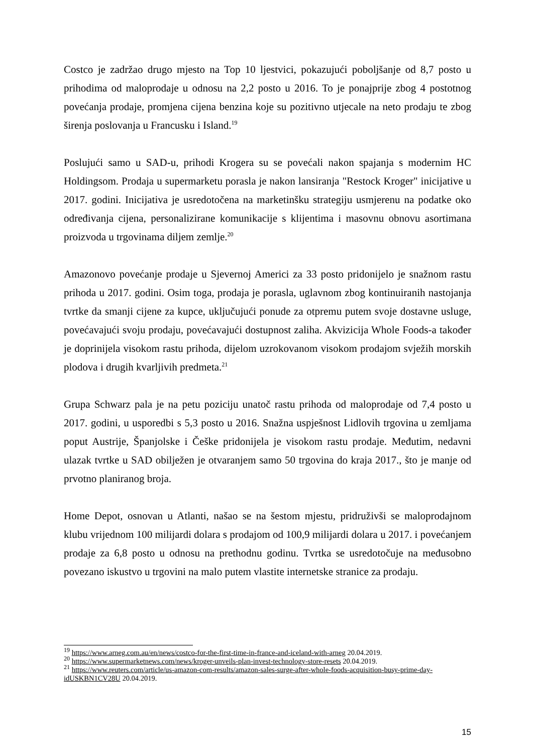Costco je zadržao drugo mjesto na Top 10 ljestvici, pokazujući poboljšanje od 8,7 posto u prihodima od maloprodaje u odnosu na 2,2 posto u 2016. To je ponajprije zbog 4 postotnog povećanja prodaje, promjena cijena benzina koje su pozitivno utjecale na neto prodaju te zbog širenja poslovanja u Francusku i Island.<sup>19</sup>
Poslujući samo u SAD-u, prihodi Krogera su se povećali nakon spajanja s modernim HC Holdingsom. Prodaja u supermarketu porasla je nakon lansiranja "Restock Kroger" inicijative u 2017. godini. Inicijativa je usredotočena na marketinšku strategiju usmjerenu na podatke oko određivanja cijena, personalizirane komunikacije s klijentima i masovnu obnovu asortimana proizvoda u trgovinama diljem zemlje.<sup>20</sup>
Amazonovo povećanje prodaje u Sjevernoj Americi za 33 posto pridonijelo je snažnom rastu prihoda u 2017. godini. Osim toga, prodaja je porasla, uglavnom zbog kontinuiranih nastojanja tvrtke da smanji cijene za kupce, uključujući ponude za otpremu putem svoje dostavne usluge, povećavajući svoju prodaju, povećavajući dostupnost zaliha. Akvizicija Whole Foods-a također je doprinijela visokom rastu prihoda, dijelom uzrokovanom visokom prodajom svježih morskih plodova i drugih kvarljivih predmeta.<sup>21</sup>
Grupa Schwarz pala je na petu poziciju unatoč rastu prihoda od maloprodaje od 7,4 posto u 2017. godini, u usporedbi s 5,3 posto u 2016. Snažna uspješnost Lidlovih trgovina u zemljama poput Austrije, Španjolske i Češke pridonijela je visokom rastu prodaje. Međutim, nedavni ulazak tvrtke u SAD obilježen je otvaranjem samo 50 trgovina do kraja 2017., što je manje od prvotno planiranog broja.
Home Depot, osnovan u Atlanti, našao se na šestom mjestu, pridruživši se maloprodajnom klubu vrijednom 100 milijardi dolara s prodajom od 100,9 milijardi dolara u 2017. i povećanjem prodaje za 6,8 posto u odnosu na prethodnu godinu. Tvrtka se usredotočuje na međusobno povezano iskustvo u trgovini na malo putem vlastite internetske stranice za prodaju.
<sup>19</sup> https://www.arneg.com.au/en/news/costco-for-the-first-time-in-france-and-iceland-with-arneg 20.04.2019.
<sup>20</sup> https://www.supermarketnews.com/news/kroger-unveils-plan-invest-technology-store-resets 20.04.2019.
<sup>21</sup> https://www.reuters.com/article/us-amazon-com-results/amazon-sales-surge-after-whole-foods-acquisition-busy-prime-day-idUSKBN1CV28U 20.04.2019.
15